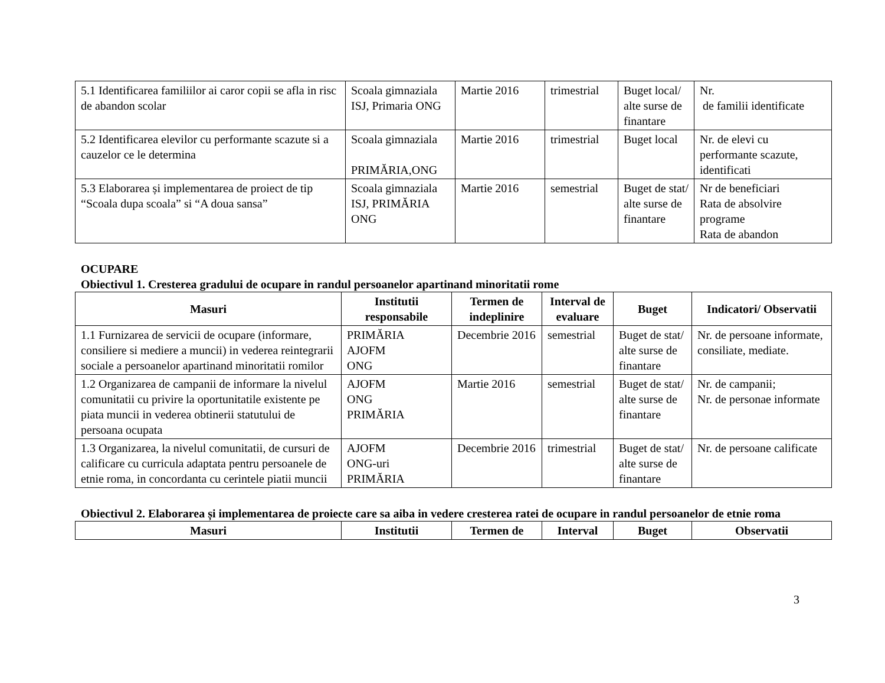| 5.1 Identificarea familiilor ai caror copii se afla in risc de abandon scolar | Scoala gimnaziala ISJ, Primaria ONG | Martie 2016 | trimestrial | Buget local/ alte surse de finantare | Nr. de familii identificate |
| 5.2 Identificarea elevilor cu performante scazute si a cauzelor ce le determina | Scoala gimnaziala PRIMĂRIA,ONG | Martie 2016 | trimestrial | Buget local | Nr. de elevi cu performante scazute, identificati |
| 5.3 Elaborarea și implementarea de proiect de tip “Scoala dupa scoala” si “A doua sansa” | Scoala gimnaziala ISJ, PRIMĂRIA ONG | Martie 2016 | semestrial | Buget de stat/ alte surse de finantare | Nr de beneficiari Rata de absolvire programe Rata de abandon |
OCUPARE
Obiectivul 1. Cresterea gradului de ocupare in randul persoanelor apartinand minoritatii rome
| Masuri | Institutii responsabile | Termen de indeplinire | Interval de evaluare | Buget | Indicatori/ Observatii |
| --- | --- | --- | --- | --- | --- |
| 1.1 Furnizarea de servicii de ocupare (informare, consiliere si mediere a muncii) in vederea reintegrarii sociale a persoanelor apartinand minoritatii romilor | PRIMĂRIA AJOFM ONG | Decembrie 2016 | semestrial | Buget de stat/ alte surse de finantare | Nr. de persoane informate, consiliate, mediate. |
| 1.2 Organizarea de campanii de informare la nivelul comunitatii cu privire la oportunitatile existente pe piata muncii in vederea obtinerii statutului de persoana ocupata | AJOFM ONG PRIMĂRIA | Martie 2016 | semestrial | Buget de stat/ alte surse de finantare | Nr. de campanii; Nr. de personae informate |
| 1.3 Organizarea, la nivelul comunitatii, de cursuri de calificare cu curricula adaptata pentru persoanele de etnie roma, in concordanta cu cerintele piatii muncii | AJOFM ONG-uri PRIMĂRIA | Decembrie 2016 | trimestrial | Buget de stat/ alte surse de finantare | Nr. de persoane calificate |
Obiectivul 2. Elaborarea și implementarea de proiecte care sa aiba in vedere cresterea ratei de ocupare in randul persoanelor de etnie roma
| Masuri | Institutii | Termen de | Interval | Buget | Observatii |
| --- | --- | --- | --- | --- | --- |
3